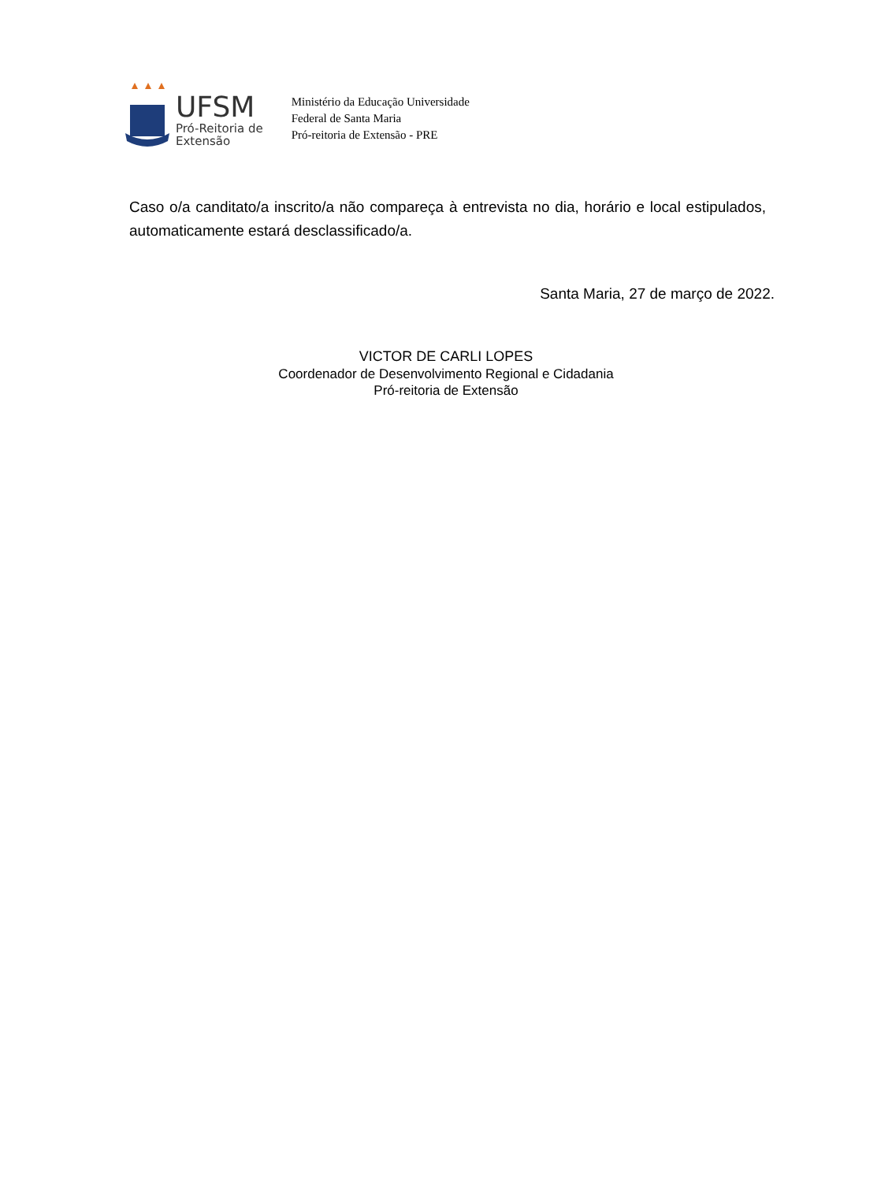UFSM
Pró-Reitoria de
Extensão
Ministério da Educação Universidade
Federal de Santa Maria
Pró-reitoria de Extensão - PRE
Caso o/a canditato/a inscrito/a não compareça à entrevista no dia, horário e local estipulados, automaticamente estará desclassificado/a.
Santa Maria, 27 de março de 2022.
VICTOR DE CARLI LOPES
Coordenador de Desenvolvimento Regional e Cidadania
Pró-reitoria de Extensão